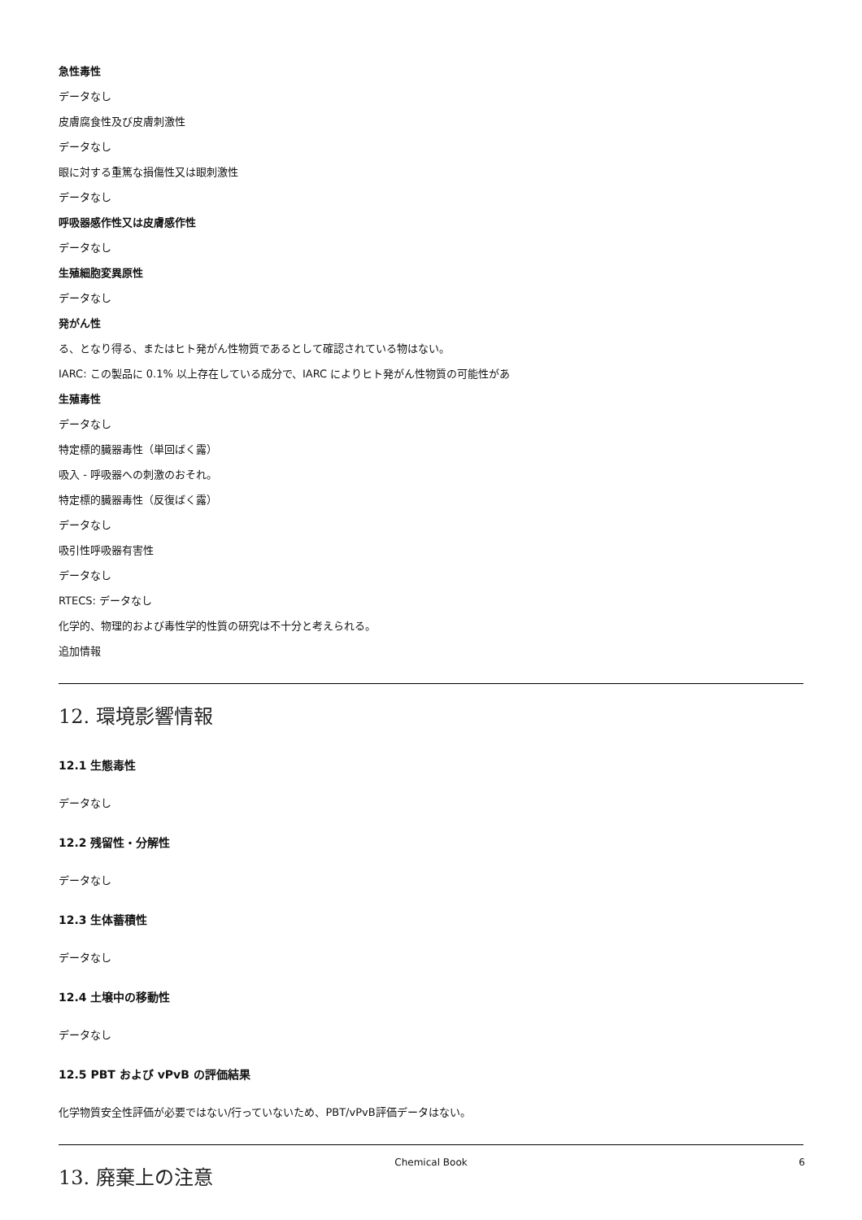急性毒性
データなし
皮膚腐食性及び皮膚刺激性
データなし
眼に対する重篤な損傷性又は眼刺激性
データなし
呼吸器感作性又は皮膚感作性
データなし
生殖細胞変異原性
データなし
発がん性
る、となり得る、またはヒト発がん性物質であるとして確認されている物はない。
IARC: この製品に 0.1% 以上存在している成分で、IARC によりヒト発がん性物質の可能性があ
生殖毒性
データなし
特定標的臓器毒性（単回ばく露）
吸入 - 呼吸器への刺激のおそれ。
特定標的臓器毒性（反復ばく露）
データなし
吸引性呼吸器有害性
データなし
RTECS: データなし
化学的、物理的および毒性学的性質の研究は不十分と考えられる。
追加情報
12. 環境影響情報
12.1 生態毒性
データなし
12.2 残留性・分解性
データなし
12.3 生体蓄積性
データなし
12.4 土壌中の移動性
データなし
12.5 PBT および vPvB の評価結果
化学物質安全性評価が必要ではない/行っていないため、PBT/vPvB評価データはない。
13. 廃棄上の注意
Chemical Book 6